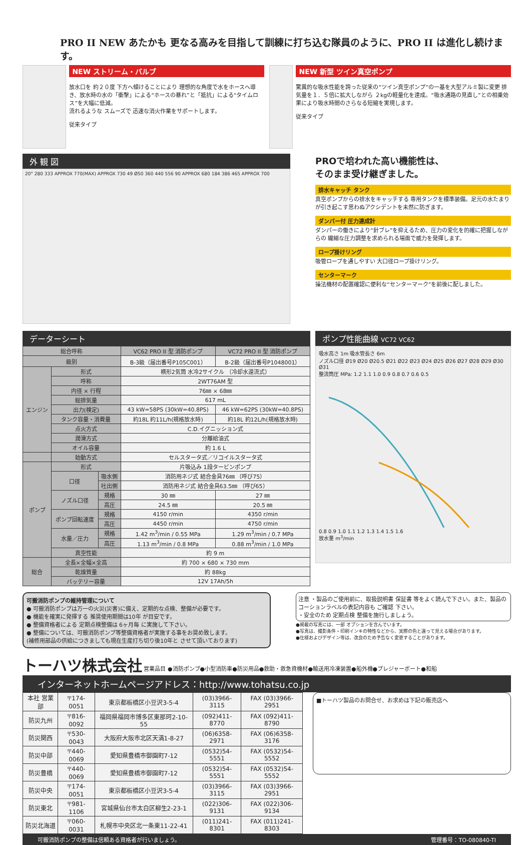PRO II NEW あたかも 更なる高みを目指して訓練に打ち込む隊員のように、PRO II は進化し続けます。
NEW ストリーム・バルブ
放水口を 約２０度 下方へ傾けることにより 理想的な角度で水をホースへ導き、放水時の水の「衝撃」による“ホースの暴れ”と「抵抗」による“タイムロス”を大幅に低減。
流れるような スムーズで 迅速な消火作業をサポートします。
従来タイプ
NEW 新型 ツイン真空ポンプ
驚異的な吸水性能を誇った従来の“ツイン真空ポンプ”の一基を大型アルミ製に変更 排気量を１．５倍に拡大しながら ２kgの軽量化を達成。“吸水通路の見直し”との相乗効果により吸水時間のさらなる短縮を実現します。
従来タイプ
外 観 図
20° 280 333 APPROX 770(MAX) APPROX 730 49 Ø50 360 440 556 90 APPROX 680 184 386 465 APPROX 700
PROで培われた高い機能性は、
そのまま受け継ぎました。
排水キャッチ タンク
真空ポンプからの排水をキャッチする 専用タンクを標準装備。足元の水たまりが引き起こす思わぬアクシデントを未然に防ぎます。
ダンパー付 圧力連成計
ダンパーの働きにより“針ブレ”を抑えるため、圧力の変化を的確に把握しながらの 繊細な圧力調整を求められる場面で威力を発揮します。
ロープ掛けリング
吸管ロープを通しやすい 大口径ロープ掛けリング。
センターマーク
操法機材の配置確認に便利な“センターマーク”を前後に配しました。
データーシート
| 総合呼称 | | | VC62 PRO II 型 消防ポンプ | VC72 PRO II 型 消防ポンプ |
| --- | --- | --- | --- | --- |
| 級別 | | | B-3級（届出番号P105C001） | B-2級（届出番号P1048001） |
| エンジン | 形式 | | 横形2気筒 水冷2サイクル （冷却水還流式） | |
| | 呼称 | | 2WT76AM 型 | |
| | 内径 × 行程 | | 76㎜ × 68㎜ | |
| | 総排気量 | | 617 mL | |
| | 出力(検定) | | 43 kW=58PS (30kW=40.8PS) | 46 kW=62PS (30kW=40.8PS) |
| | タンク容量・消費量 | | 約18L 約11L/h(規格放水時) | 約18L 約12L/h(規格放水時) |
| | 点火方式 | | C.D.イグニッション式 | |
| | 潤滑方式 | | 分離給油式 | |
| | オイル容量 | | 約 1.6 L | |
| | 始動方式 | | セルスタータ式／リコイルスタータ式 | |
| ポンプ | 形式 | | 片吸込み 1段タービンポンプ | |
| | 口径 | 吸水側 | 消防用ネジ式 結合金具76㎜ （呼び75） | |
| | | 吐出側 | 消防用ネジ式 結合金具63.5㎜ （呼び65） | |
| | ノズル口径 | 規格 | 30 ㎜ | 27 ㎜ |
| | | 高圧 | 24.5 ㎜ | 20.5 ㎜ |
| | ポンプ回転速度 | 規格 | 4150 r/min | 4350 r/min |
| | | 高圧 | 4450 r/min | 4750 r/min |
| | 水量／圧力 | 規格 | 1.42 m<sup>3</sup>/min / 0.55 MPa | 1.29 m<sup>3</sup>/min / 0.7 MPa |
| | | 高圧 | 1.13 m<sup>3</sup>/min / 0.8 MPa | 0.88 m<sup>3</sup>/min / 1.0 MPa |
| | 真空性能 | | 約 9 m | |
| 総合 | 全長×全幅×全高 | | 約 700 × 680 × 730 mm | |
| | 乾燥質量 | | 約 88kg | |
| | バッテリー容量 | | 12V 17Ah/5h | |
ポンプ性能曲線 VC72 VC62
吸水高さ 1m 吸水管長さ 6m
ノズル口径 Ø19 Ø20 Ø20.5 Ø21 Ø22 Ø23 Ø24 Ø25 Ø26 Ø27 Ø28 Ø29 Ø30 Ø31
整流筒圧 MPa: 1.2 1.1 1.0 0.9 0.8 0.7 0.6 0.5
0.8 0.9 1.0 1.1 1.2 1.3 1.4 1.5 1.6
放水量 m<sup>3</sup>/min
可搬消防ポンプの維持管理について
● 可搬消防ポンプは万一の火災(災害)に備え、定期的な点検、整備が必要です。
● 機能を確実に発揮する 推奨使用期間は10年 が目安です。
● 整備資格者による 定期点検整備は 6ヶ月毎 に実施して下さい。
● 整備については、可搬消防ポンプ等整備資格者が実施する事をお奨め致します。
(補修用部品の供給につきましても現在生産打ち切り後10年と させて頂いております)
注意 ・製品のご使用前に、取扱説明書 保証書 等をよく読んで下さい。また、製品のコーションラベルの表記内容も ご確認 下さい。
・安全のため 定期点検 整備を施行しましょう。
●掲載の写真には、一部 オプションを含んでいます。
●写真は、撮影条件・印刷インキの特性などから、実際の色と違って見える場合があります。
●仕様およびデザイン等は、改良のため予告なく変更することがあります。
トーハツ株式会社 営業品目 ●消防ポンプ●小型消防車●防災用品●救助・救急資機材●輸送用冷凍装置●船外機●プレジャーボート●和船
インターネットホームページアドレス：http://www.tohatsu.co.jp
| 本社 営業部 | 〒174-0051 | 東京都板橋区小豆沢3-5-4 | (03)3966-3115 | FAX (03)3966-2951 |
| 防災九州 | 〒816-0092 | 福岡県福岡市博多区東那珂2-10-55 | (092)411-8770 | FAX (092)411-8790 |
| 防災関西 | 〒530-0043 | 大阪府大阪市北区天満1-8-27 | (06)6358-2971 | FAX (06)6358-3176 |
| 防災中部 | 〒440-0069 | 愛知県豊橋市御園町7-12 | (0532)54-5551 | FAX (0532)54-5552 |
| 防災豊橋 | 〒440-0069 | 愛知県豊橋市御園町7-12 | (0532)54-5551 | FAX (0532)54-5552 |
| 防災中央 | 〒174-0051 | 東京都板橋区小豆沢3-5-4 | (03)3966-3115 | FAX (03)3966-2951 |
| 防災東北 | 〒981-1106 | 宮城県仙台市太白区柳生2-23-1 | (022)306-9131 | FAX (022)306-9134 |
| 防災北海道 | 〒060-0031 | 札幌市中央区北一条東11-22-41 | (011)241-8301 | FAX (011)241-8303 |
■トーハツ製品のお問合せ、お求めは下記の販売店へ
可搬消防ポンプの整備は信頼ある資格者が行いましょう。 管理番号：TO-080840-TI